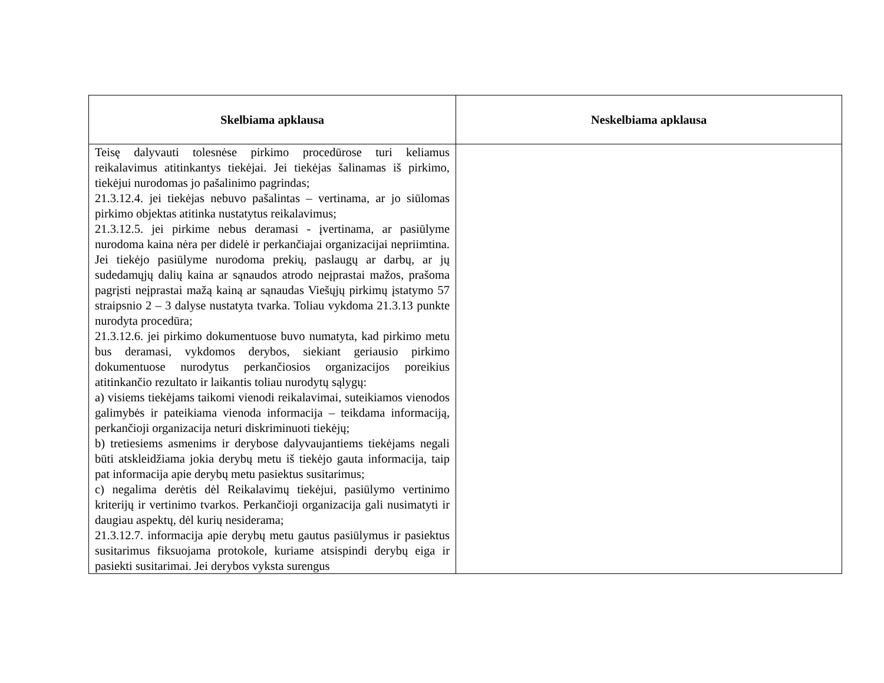| Skelbiama apklausa | Neskelbiama apklausa |
| --- | --- |
| Teisę dalyvauti tolesnėse pirkimo procedūrose turi keliamus reikalavimus atitinkantys tiekėjai. Jei tiekėjas šalinamas iš pirkimo, tiekėjui nurodomas jo pašalinimo pagrindas; 21.3.12.4. jei tiekėjas nebuvo pašalintas – vertinama, ar jo siūlomas pirkimo objektas atitinka nustatytus reikalavimus; 21.3.12.5. jei pirkime nebus deramasi - įvertinama, ar pasiūlyme nurodoma kaina nėra per didelė ir perkančiajai organizacijai nepriimtina. Jei tiekėjo pasiūlyme nurodoma prekių, paslaugų ar darbų, ar jų sudedamųjų dalių kaina ar sąnaudos atrodo neįprastai mažos, prašoma pagrįsti neįprastai mažą kainą ar sąnaudas Viešųjų pirkimų įstatymo 57 straipsnio 2 – 3 dalyse nustatyta tvarka. Toliau vykdoma 21.3.13 punkte nurodyta procedūra; 21.3.12.6. jei pirkimo dokumentuose buvo numatyta, kad pirkimo metu bus deramasi, vykdomos derybos, siekiant geriausio pirkimo dokumentuose nurodytus perkančiosios organizacijos poreikius atitinkančio rezultato ir laikantis toliau nurodytų sąlygų: a) visiems tiekėjams taikomi vienodi reikalavimai, suteikiamos vienodos galimybės ir pateikiama vienoda informacija – teikdama informaciją, perkančioji organizacija neturi diskriminuoti tiekėjų; b) tretiesiems asmenims ir derybose dalyvaujantiems tiekėjams negali būti atskleidžiama jokia derybų metu iš tiekėjo gauta informacija, taip pat informacija apie derybų metu pasiektus susitarimus; c) negalima derėtis dėl Reikalavimų tiekėjui, pasiūlymo vertinimo kriterijų ir vertinimo tvarkos. Perkančioji organizacija gali nusimatyti ir daugiau aspektų, dėl kurių nesiderama; 21.3.12.7. informacija apie derybų metu gautus pasiūlymus ir pasiektus susitarimus fiksuojama protokole, kuriame atsispindi derybų eiga ir pasiekti susitarimai. Jei derybos vyksta surengus | |